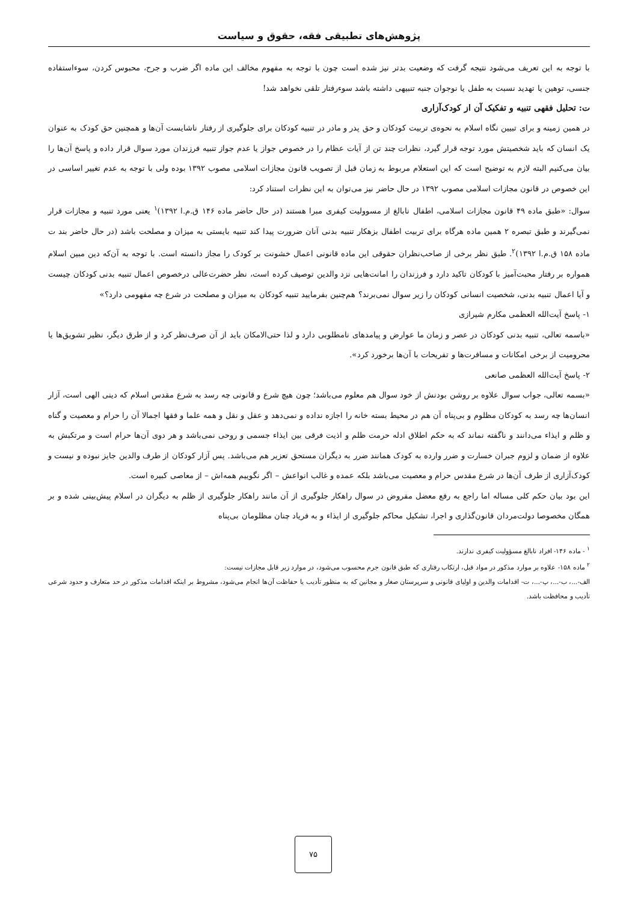پژوهش‌های تطبیقی فقه، حقوق و سیاست
با توجه به این تعریف می‌شود نتیجه گرفت که وضعیت بدتر نیز شده است چون با توجه به مفهوم مخالف این ماده اگر ضرب و جرح، محبوس کردن، سوءاستفاده جنسی، توهین یا تهدید نسبت به طفل یا نوجوان جنبه تنبیهی داشته باشد سوءرفتار تلقی نخواهد شد!
ت: تحلیل فقهی تنبیه و تفکیک آن از کودک‌آزاری
در همین زمینه و برای تبیین نگاه اسلام به نحوه‌ی تربیت کودکان و حق پدر و مادر در تنبیه کودکان برای جلوگیری از رفتار ناشایست آن‌ها و همچنین حق کودک به عنوان یک انسان که باید شخصیتش مورد توجه قرار گیرد، نظرات چند تن از آیات عظام را در خصوص جواز یا عدم جواز تنبیه فرزندان مورد سوال قرار داده و پاسخ آن‌ها را بیان می‌کنیم البته لازم به توضیح است که این استعلام مربوط به زمان قبل از تصویب قانون مجازات اسلامی مصوب ۱۳۹۲ بوده ولی با توجه به عدم تغییر اساسی در این خصوص در قانون مجازات اسلامی مصوب ۱۳۹۲ در حال حاضر نیز می‌توان به این نظرات استناد کرد:
سوال: «طبق ماده ۴۹ قانون مجازات اسلامی، اطفال نابالغ از مسوولیت کیفری مبرا هستند (در حال حاضر ماده ۱۴۶ ق.م.ا ۱۳۹۲)<sup>۱</sup> یعنی مورد تنبیه و مجازات قرار نمی‌گیرند و طبق تبصره ۲ همین ماده هرگاه برای تربیت اطفال بزهکار تنبیه بدنی آنان ضرورت پیدا کند تنبیه بایستی به میزان و مصلحت باشد (در حال حاضر بند ت ماده ۱۵۸ ق.م.ا ۱۳۹۲)<sup>۲</sup>. طبق نظر برخی از صاحب‌نظران حقوقی این ماده قانونی اعمال خشونت بر کودک را مجاز دانسته است. با توجه به آن‌که دین مبین اسلام همواره بر رفتار محبت‌آمیز با کودکان تاکید دارد و فرزندان را امانت‌هایی نزد والدین توصیف کرده است، نظر حضرت‌عالی درخصوص اعمال تنبیه بدنی کودکان چیست و آیا اعمال تنبیه بدنی، شخصیت انسانی کودکان را زیر سوال نمی‌برند؟ هم‌چنین بفرمایید تنبیه کودکان به میزان و مصلحت در شرع چه مفهومی دارد؟»
۱- پاسخ آیت‌الله العظمی مکارم شیرازی
«باسمه تعالی، تنبیه بدنی کودکان در عصر و زمان ما عوارض و پیامدهای نامطلوبی دارد و لذا حتی‌الامکان باید از آن صرف‌نظر کرد و از طرق دیگر، نظیر تشویق‌ها یا محرومیت از برخی امکانات و مسافرت‌ها و تفریحات با آن‌ها برخورد کرد».
۲- پاسخ آیت‌الله العظمی صانعی
«بسمه تعالی، جواب سوال علاوه بر روشن بودنش از خود سوال هم معلوم می‌باشد؛ چون هیچ شرع و قانونی چه رسد به شرع مقدس اسلام که دینی الهی است، آزار انسان‌ها چه رسد به کودکان مظلوم و بی‌پناه آن هم در محیط بسته خانه را اجازه نداده و نمی‌دهد و عقل و نقل و همه علما و فقها اجمالا آن را حرام و معصیت و گناه و ظلم و ایذاء می‌دانند و ناگفته نماند که به حکم اطلاق ادله حرمت ظلم و اذیت فرقی بین ایذاء جسمی و روحی نمی‌باشد و هر دوی آن‌ها حرام است و مرتکبش به علاوه از ضمان و لزوم جبران خسارت و ضرر وارده به کودک همانند ضرر به دیگران مستحق تعزیر هم می‌باشد. پس آزار کودکان از طرف والدین جایز نبوده و نیست و کودک‌آزاری از طرف آن‌ها در شرع مقدس حرام و معصیت می‌باشد بلکه عمده و غالب انواعش – اگر نگوییم همه‌اش – از معاصی کبیره است.
این بود بیان حکم کلی مساله اما راجع به رفع معضل مفروض در سوال راهکار جلوگیری از آن مانند راهکار جلوگیری از ظلم به دیگران در اسلام پیش‌بینی شده و بر همگان مخصوصا دولت‌مردان قانون‌گذاری و اجرا، تشکیل محاکم جلوگیری از ایذاء و به فریاد چنان مظلومان بی‌پناه
<sup>۱</sup> - ماده ۱۴۶- افراد نابالغ مسؤولیت کیفری ندارند.
<sup>۲</sup> ماده ۱۵۸- علاوه بر موارد مذکور در مواد قبل، ارتکاب رفتاری که طبق قانون جرم محسوب می‌شود، در موارد زیر قابل مجازات نیست:
الف-...، ب-...، پ-...، ت- اقدامات والدین و اولیای قانونی و سرپرستان صغار و مجانین که به منظور تأدیب یا حفاظت آن‌ها انجام می‌شود، مشروط بر اینکه اقدامات مذکور در حد متعارف و حدود شرعی تأدیب و محافظت باشد.
۷۵